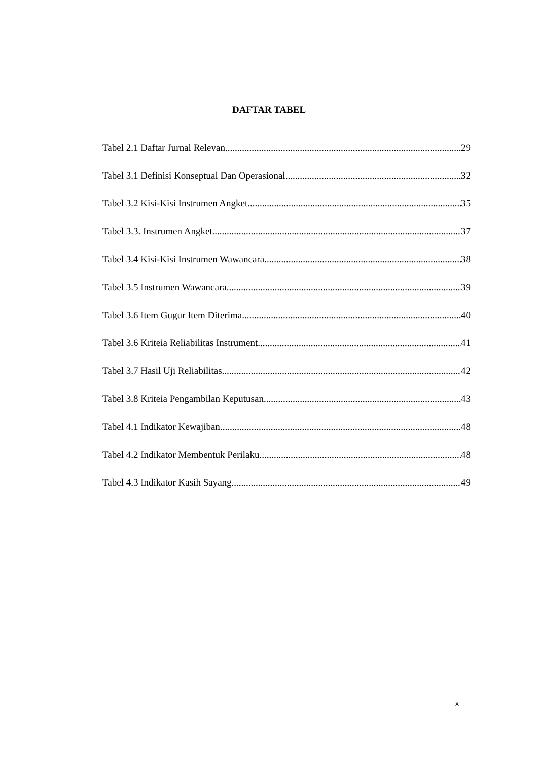DAFTAR TABEL
Tabel 2.1 Daftar Jurnal Relevan 29
Tabel 3.1 Definisi Konseptual Dan Operasional 32
Tabel 3.2 Kisi-Kisi Instrumen Angket 35
Tabel 3.3. Instrumen Angket 37
Tabel 3.4 Kisi-Kisi Instrumen Wawancara 38
Tabel 3.5 Instrumen Wawancara 39
Tabel 3.6 Item Gugur Item Diterima 40
Tabel 3.6 Kriteia Reliabilitas Instrument 41
Tabel 3.7 Hasil Uji Reliabilitas 42
Tabel 3.8 Kriteia Pengambilan Keputusan 43
Tabel 4.1 Indikator Kewajiban 48
Tabel 4.2 Indikator Membentuk Perilaku 48
Tabel 4.3 Indikator Kasih Sayang 49
x